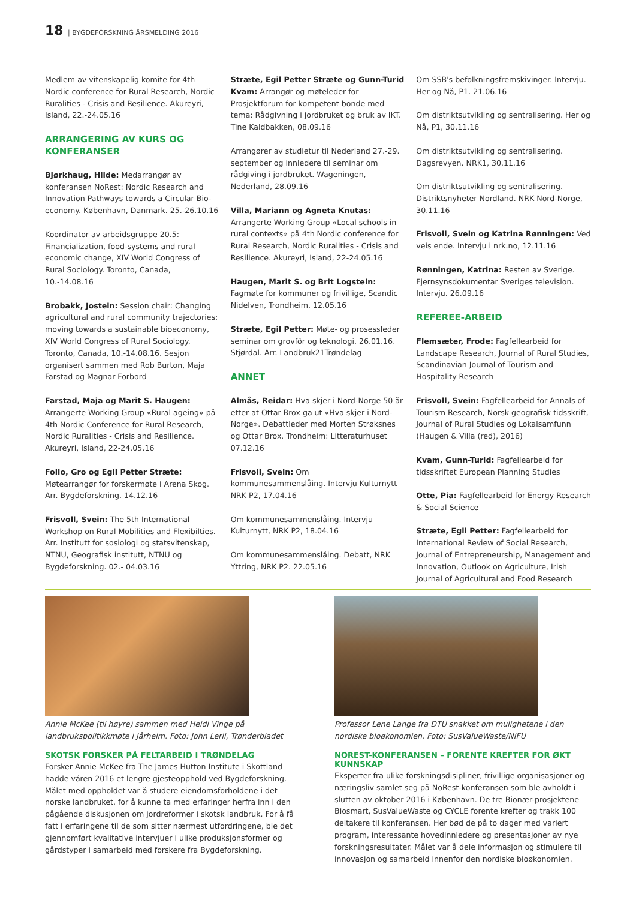18 | BYGDEFORSKNING ÅRSMELDING 2016
Medlem av vitenskapelig komite for 4th Nordic conference for Rural Research, Nordic Ruralities - Crisis and Resilience. Akureyri, Island, 22.-24.05.16
ARRANGERING AV KURS OG KONFERANSER
Bjørkhaug, Hilde: Medarrangør av konferansen NoRest: Nordic Research and Innovation Pathways towards a Circular Bio-economy. København, Danmark. 25.-26.10.16
Koordinator av arbeidsgruppe 20.5: Financialization, food-systems and rural economic change, XIV World Congress of Rural Sociology. Toronto, Canada, 10.-14.08.16
Brobakk, Jostein: Session chair: Changing agricultural and rural community trajectories: moving towards a sustainable bioeconomy, XIV World Congress of Rural Sociology. Toronto, Canada, 10.-14.08.16. Sesjon organisert sammen med Rob Burton, Maja Farstad og Magnar Forbord
Farstad, Maja og Marit S. Haugen: Arrangerte Working Group «Rural ageing» på 4th Nordic Conference for Rural Research, Nordic Ruralities - Crisis and Resilience. Akureyri, Island, 22-24.05.16
Follo, Gro og Egil Petter Stræte: Møtearrangør for forskermøte i Arena Skog. Arr. Bygdeforskning. 14.12.16
Frisvoll, Svein: The 5th International Workshop on Rural Mobilities and Flexibilties. Arr. Institutt for sosiologi og statsvitenskap, NTNU, Geografisk institutt, NTNU og Bygdeforskning. 02.- 04.03.16
Stræte, Egil Petter Stræte og Gunn-Turid Kvam: Arrangør og møteleder for Prosjektforum for kompetent bonde med tema: Rådgivning i jordbruket og bruk av IKT. Tine Kaldbakken, 08.09.16
Arrangører av studietur til Nederland 27.-29. september og innledere til seminar om rådgiving i jordbruket. Wageningen, Nederland, 28.09.16
Villa, Mariann og Agneta Knutas: Arrangerte Working Group «Local schools in rural contexts» på 4th Nordic conference for Rural Research, Nordic Ruralities - Crisis and Resilience. Akureyri, Island, 22-24.05.16
Haugen, Marit S. og Brit Logstein: Fagmøte for kommuner og frivillige, Scandic Nidelven, Trondheim, 12.05.16
Stræte, Egil Petter: Møte- og prosessleder seminar om grovfôr og teknologi. 26.01.16. Stjørdal. Arr. Landbruk21Trøndelag
ANNET
Almås, Reidar: Hva skjer i Nord-Norge 50 år etter at Ottar Brox ga ut «Hva skjer i Nord-Norge». Debattleder med Morten Strøksnes og Ottar Brox. Trondheim: Litteraturhuset 07.12.16
Frisvoll, Svein: Om kommunesammenslåing. Intervju Kulturnytt NRK P2, 17.04.16
Om kommunesammenslåing. Intervju Kulturnytt, NRK P2, 18.04.16
Om kommunesammenslåing. Debatt, NRK Yttring, NRK P2. 22.05.16
Om SSB's befolkningsfremskivinger. Intervju. Her og Nå, P1. 21.06.16
Om distriktsutvikling og sentralisering. Her og Nå, P1, 30.11.16
Om distriktsutvikling og sentralisering. Dagsrevyen. NRK1, 30.11.16
Om distriktsutvikling og sentralisering. Distriktsnyheter Nordland. NRK Nord-Norge, 30.11.16
Frisvoll, Svein og Katrina Rønningen: Ved veis ende. Intervju i nrk.no, 12.11.16
Rønningen, Katrina: Resten av Sverige. Fjernsynsdokumentar Sveriges television. Intervju. 26.09.16
REFEREE-ARBEID
Flemsæter, Frode: Fagfellearbeid for Landscape Research, Journal of Rural Studies, Scandinavian Journal of Tourism and Hospitality Research
Frisvoll, Svein: Fagfellearbeid for Annals of Tourism Research, Norsk geografisk tidsskrift, Journal of Rural Studies og Lokalsamfunn (Haugen & Villa (red), 2016)
Kvam, Gunn-Turid: Fagfellearbeid for tidsskriftet European Planning Studies
Otte, Pia: Fagfellearbeid for Energy Research & Social Science
Stræte, Egil Petter: Fagfellearbeid for International Review of Social Research, Journal of Entrepreneurship, Management and Innovation, Outlook on Agriculture, Irish Journal of Agricultural and Food Research
Annie McKee (til høyre) sammen med Heidi Vinge på landbrukspolitikkmøte i Jårheim. Foto: John Lerli, Trønderbladet
SKOTSK FORSKER PÅ FELTARBEID I TRØNDELAG
Forsker Annie McKee fra The James Hutton Institute i Skottland hadde våren 2016 et lengre gjesteopphold ved Bygdeforskning. Målet med oppholdet var å studere eiendomsforholdene i det norske landbruket, for å kunne ta med erfaringer herfra inn i den pågående diskusjonen om jordreformer i skotsk landbruk. For å få fatt i erfaringene til de som sitter nærmest utfordringene, ble det gjennomført kvalitative intervjuer i ulike produksjonsformer og gårdstyper i samarbeid med forskere fra Bygdeforskning.
Professor Lene Lange fra DTU snakket om mulighetene i den nordiske bioøkonomien. Foto: SusValueWaste/NIFU
NOREST-KONFERANSEN – FORENTE KREFTER FOR ØKT KUNNSKAP
Eksperter fra ulike forskningsdisipliner, frivillige organisasjoner og næringsliv samlet seg på NoRest-konferansen som ble avholdt i slutten av oktober 2016 i København. De tre Bionær-prosjektene Biosmart, SusValueWaste og CYCLE forente krefter og trakk 100 deltakere til konferansen. Her bød de på to dager med variert program, interessante hovedinnledere og presentasjoner av nye forskningsresultater. Målet var å dele informasjon og stimulere til innovasjon og samarbeid innenfor den nordiske bioøkonomien.